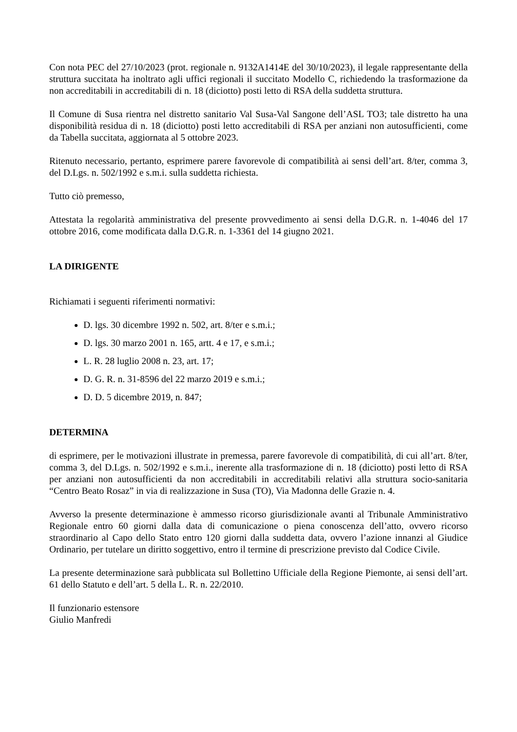Con nota PEC del 27/10/2023 (prot. regionale n. 9132A1414E del 30/10/2023), il legale rappresentante della struttura succitata ha inoltrato agli uffici regionali il succitato Modello C, richiedendo la trasformazione da non accreditabili in accreditabili di n. 18 (diciotto) posti letto di RSA della suddetta struttura.
Il Comune di Susa rientra nel distretto sanitario Val Susa-Val Sangone dell’ASL TO3; tale distretto ha una disponibilità residua di n. 18 (diciotto) posti letto accreditabili di RSA per anziani non autosufficienti, come da Tabella succitata, aggiornata al 5 ottobre 2023.
Ritenuto necessario, pertanto, esprimere parere favorevole di compatibilità ai sensi dell’art. 8/ter, comma 3, del D.Lgs. n. 502/1992 e s.m.i. sulla suddetta richiesta.
Tutto ciò premesso,
Attestata la regolarità amministrativa del presente provvedimento ai sensi della D.G.R. n. 1-4046 del 17 ottobre 2016, come modificata dalla D.G.R. n. 1-3361 del 14 giugno 2021.
LA DIRIGENTE
Richiamati i seguenti riferimenti normativi:
D. lgs. 30 dicembre 1992 n. 502, art. 8/ter e s.m.i.;
D. lgs. 30 marzo 2001 n. 165, artt. 4 e 17, e s.m.i.;
L. R. 28 luglio 2008 n. 23, art. 17;
D. G. R. n. 31-8596 del 22 marzo 2019 e s.m.i.;
D. D. 5 dicembre 2019, n. 847;
DETERMINA
di esprimere, per le motivazioni illustrate in premessa, parere favorevole di compatibilità, di cui all’art. 8/ter, comma 3, del D.Lgs. n. 502/1992 e s.m.i., inerente alla trasformazione di n. 18 (diciotto) posti letto di RSA per anziani non autosufficienti da non accreditabili in accreditabili relativi alla struttura socio-sanitaria “Centro Beato Rosaz” in via di realizzazione in Susa (TO), Via Madonna delle Grazie n. 4.
Avverso la presente determinazione è ammesso ricorso giurisdizionale avanti al Tribunale Amministrativo Regionale entro 60 giorni dalla data di comunicazione o piena conoscenza dell’atto, ovvero ricorso straordinario al Capo dello Stato entro 120 giorni dalla suddetta data, ovvero l’azione innanzi al Giudice Ordinario, per tutelare un diritto soggettivo, entro il termine di prescrizione previsto dal Codice Civile.
La presente determinazione sarà pubblicata sul Bollettino Ufficiale della Regione Piemonte, ai sensi dell’art. 61 dello Statuto e dell’art. 5 della L. R. n. 22/2010.
Il funzionario estensore
Giulio Manfredi